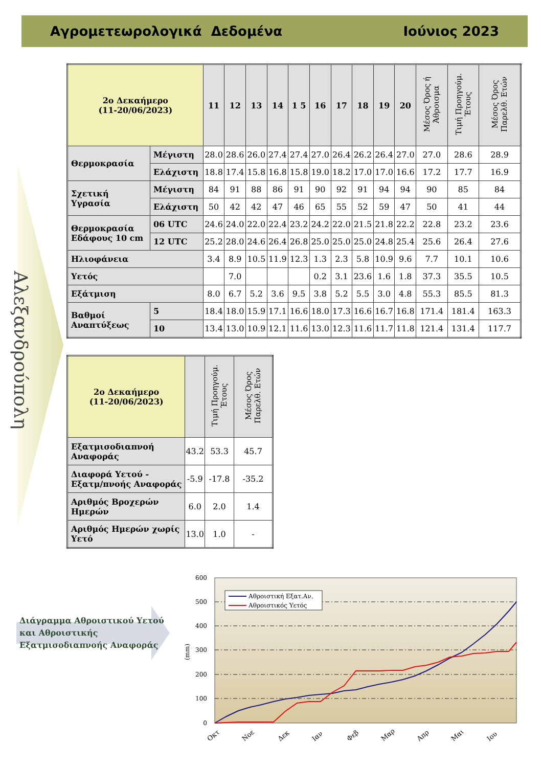Αγρομετεωρολογικά Δεδομένα Ιούνιος 2023
Αλεξανδρούπολη
| 2ο Δεκαήμερο (11-20/06/2023) | | 11 | 12 | 13 | 14 | 1 5 | 16 | 17 | 18 | 19 | 20 | Μέσος Όρος ή Άθροισμα | Τιμή Προηγούμ. Έτους | Μέσος Όρος Παρελθ. Ετών |
| --- | --- | --- | --- | --- | --- | --- | --- | --- | --- | --- | --- | --- | --- | --- |
| Θερμοκρασία | Μέγιστη | 28.0 | 28.6 | 26.0 | 27.4 | 27.4 | 27.0 | 26.4 | 26.2 | 26.4 | 27.0 | 27.0 | 28.6 | 28.9 |
| | Ελάχιστη | 18.8 | 17.4 | 15.8 | 16.8 | 15.8 | 19.0 | 18.2 | 17.0 | 17.0 | 16.6 | 17.2 | 17.7 | 16.9 |
| Σχετική Υγρασία | Μέγιστη | 84 | 91 | 88 | 86 | 91 | 90 | 92 | 91 | 94 | 94 | 90 | 85 | 84 |
| | Ελάχιστη | 50 | 42 | 42 | 47 | 46 | 65 | 55 | 52 | 59 | 47 | 50 | 41 | 44 |
| Θερμοκρασία Εδάφους 10 cm | 06 UTC | 24.6 | 24.0 | 22.0 | 22.4 | 23.2 | 24.2 | 22.0 | 21.5 | 21.8 | 22.2 | 22.8 | 23.2 | 23.6 |
| | 12 UTC | 25.2 | 28.0 | 24.6 | 26.4 | 26.8 | 25.0 | 25.0 | 25.0 | 24.8 | 25.4 | 25.6 | 26.4 | 27.6 |
| Ηλιοφάνεια | | 3.4 | 8.9 | 10.5 | 11.9 | 12.3 | 1.3 | 2.3 | 5.8 | 10.9 | 9.6 | 7.7 | 10.1 | 10.6 |
| Υετός | | | 7.0 | | | | 0.2 | 3.1 | 23.6 | 1.6 | 1.8 | 37.3 | 35.5 | 10.5 |
| Εξάτμιση | | 8.0 | 6.7 | 5.2 | 3.6 | 9.5 | 3.8 | 5.2 | 5.5 | 3.0 | 4.8 | 55.3 | 85.5 | 81.3 |
| Βαθμοί Αναπτύξεως | 5 | 18.4 | 18.0 | 15.9 | 17.1 | 16.6 | 18.0 | 17.3 | 16.6 | 16.7 | 16.8 | 171.4 | 181.4 | 163.3 |
| | 10 | 13.4 | 13.0 | 10.9 | 12.1 | 11.6 | 13.0 | 12.3 | 11.6 | 11.7 | 11.8 | 121.4 | 131.4 | 117.7 |
| 2ο Δεκαήμερο (11-20/06/2023) | | Τιμή Προηγούμ. Έτους | Μέσος Όρος Παρελθ. Ετών |
| --- | --- | --- | --- |
| Εξατμισοδιαπνοή Αναφοράς | 43.2 | 53.3 | 45.7 |
| Διαφορά Υετού - Εξατμ/πνοής Αναφοράς | -5.9 | -17.8 | -35.2 |
| Αριθμός Βροχερών Ημερών | 6.0 | 2.0 | 1.4 |
| Αριθμός Ημερών χωρίς Υετό | 13.0 | 1.0 | - |
Διάγραμμα Αθροιστικού Υετού
και Αθροιστικής
Εξατμισοδιαπνοής Αναφοράς
600
500
400
300
200
100
0
(mm)
Αθροιστική Εξατ.Αν.
Αθροιστικός Υετός
Οκτ
Νοε
Δεκ
Ιαν
Φεβ
Μαρ
Απρ
Μαι
Ιου